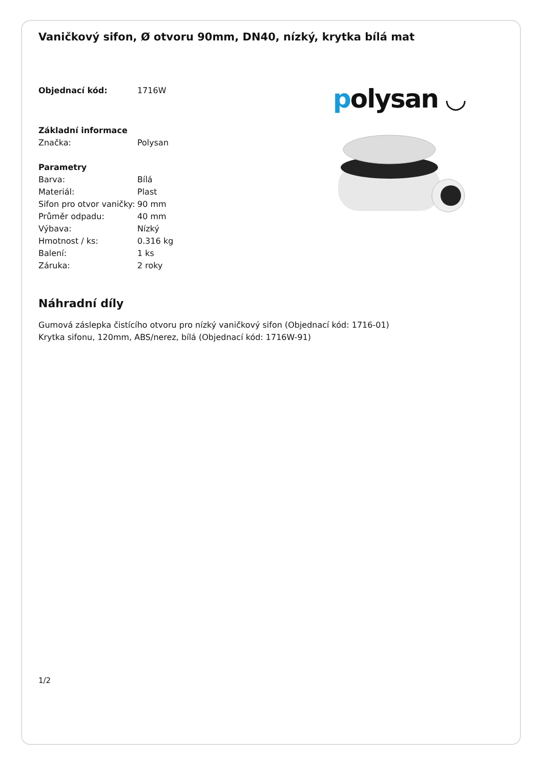Vaničkový sifon, Ø otvoru 90mm, DN40, nízký, krytka bílá mat
| Objednací kód: | 1716W |
| Základní informace | |
| Značka: | Polysan |
| Parametry | |
| Barva: | Bílá |
| Materiál: | Plast |
| Sifon pro otvor vaničky: | 90 mm |
| Průměr odpadu: | 40 mm |
| Výbava: | Nízký |
| Hmotnost / ks: | 0.316 kg |
| Balení: | 1 ks |
| Záruka: | 2 roky |
polysan ◡
Náhradní díly
Gumová záslepka čistícího otvoru pro nízký vaničkový sifon (Objednací kód: 1716-01)
Krytka sifonu, 120mm, ABS/nerez, bílá (Objednací kód: 1716W-91)
1/2